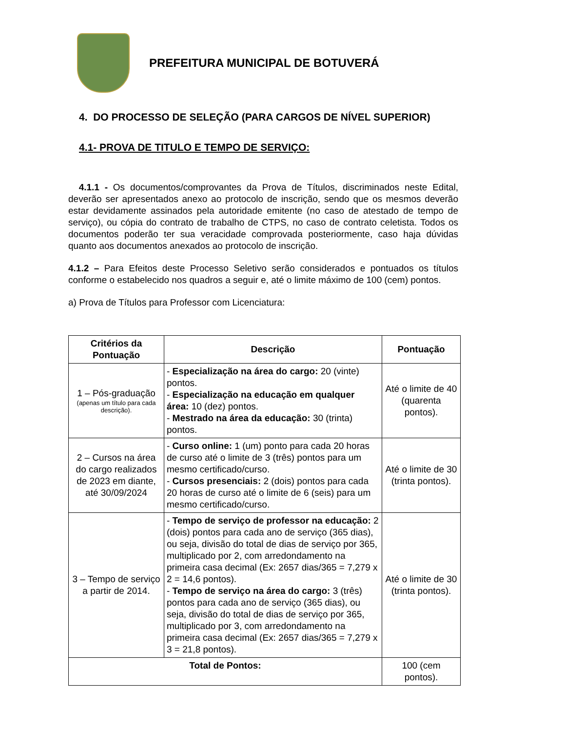PREFEITURA MUNICIPAL DE BOTUVERÁ
4. DO PROCESSO DE SELEÇÃO (PARA CARGOS DE NÍVEL SUPERIOR)
4.1- PROVA DE TITULO E TEMPO DE SERVIÇO:
4.1.1 - Os documentos/comprovantes da Prova de Títulos, discriminados neste Edital, deverão ser apresentados anexo ao protocolo de inscrição, sendo que os mesmos deverão estar devidamente assinados pela autoridade emitente (no caso de atestado de tempo de serviço), ou cópia do contrato de trabalho de CTPS, no caso de contrato celetista. Todos os documentos poderão ter sua veracidade comprovada posteriormente, caso haja dúvidas quanto aos documentos anexados ao protocolo de inscrição.
4.1.2 – Para Efeitos deste Processo Seletivo serão considerados e pontuados os títulos conforme o estabelecido nos quadros a seguir e, até o limite máximo de 100 (cem) pontos.
a) Prova de Títulos para Professor com Licenciatura:
| Critérios da Pontuação | Descrição | Pontuação |
| --- | --- | --- |
| 1 – Pós-graduação (apenas um título para cada descrição). | - Especialização na área do cargo: 20 (vinte) pontos. - Especialização na educação em qualquer área: 10 (dez) pontos. - Mestrado na área da educação: 30 (trinta) pontos. | Até o limite de 40 (quarenta pontos). |
| 2 – Cursos na área do cargo realizados de 2023 em diante, até 30/09/2024 | - Curso online: 1 (um) ponto para cada 20 horas de curso até o limite de 3 (três) pontos para um mesmo certificado/curso. - Cursos presenciais: 2 (dois) pontos para cada 20 horas de curso até o limite de 6 (seis) para um mesmo certificado/curso. | Até o limite de 30 (trinta pontos). |
| 3 – Tempo de serviço a partir de 2014. | - Tempo de serviço de professor na educação: 2 (dois) pontos para cada ano de serviço (365 dias), ou seja, divisão do total de dias de serviço por 365, multiplicado por 2, com arredondamento na primeira casa decimal (Ex: 2657 dias/365 = 7,279 x 2 = 14,6 pontos). - Tempo de serviço na área do cargo: 3 (três) pontos para cada ano de serviço (365 dias), ou seja, divisão do total de dias de serviço por 365, multiplicado por 3, com arredondamento na primeira casa decimal (Ex: 2657 dias/365 = 7,279 x 3 = 21,8 pontos). | Até o limite de 30 (trinta pontos). |
| Total de Pontos: | | 100 (cem pontos). |